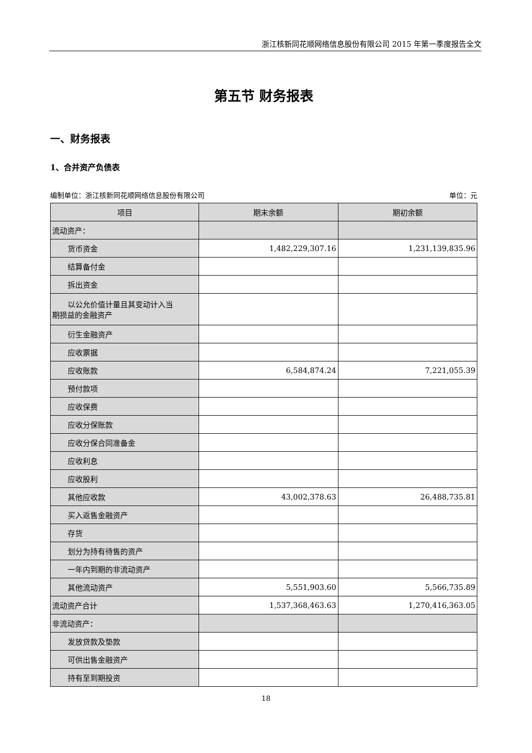浙江核新同花顺网络信息股份有限公司 2015 年第一季度报告全文
第五节 财务报表
一、财务报表
1、合并资产负债表
编制单位：浙江核新同花顺网络信息股份有限公司 单位：元
| 项目 | 期末余额 | 期初余额 |
| --- | --- | --- |
| 流动资产： | | |
| 货币资金 | 1,482,229,307.16 | 1,231,139,835.96 |
| 结算备付金 | | |
| 拆出资金 | | |
| 以公允价值计量且其变动计入当 期损益的金融资产 | | |
| 衍生金融资产 | | |
| 应收票据 | | |
| 应收账款 | 6,584,874.24 | 7,221,055.39 |
| 预付款项 | | |
| 应收保费 | | |
| 应收分保账款 | | |
| 应收分保合同准备金 | | |
| 应收利息 | | |
| 应收股利 | | |
| 其他应收款 | 43,002,378.63 | 26,488,735.81 |
| 买入返售金融资产 | | |
| 存货 | | |
| 划分为持有待售的资产 | | |
| 一年内到期的非流动资产 | | |
| 其他流动资产 | 5,551,903.60 | 5,566,735.89 |
| 流动资产合计 | 1,537,368,463.63 | 1,270,416,363.05 |
| 非流动资产： | | |
| 发放贷款及垫款 | | |
| 可供出售金融资产 | | |
| 持有至到期投资 | | |
18